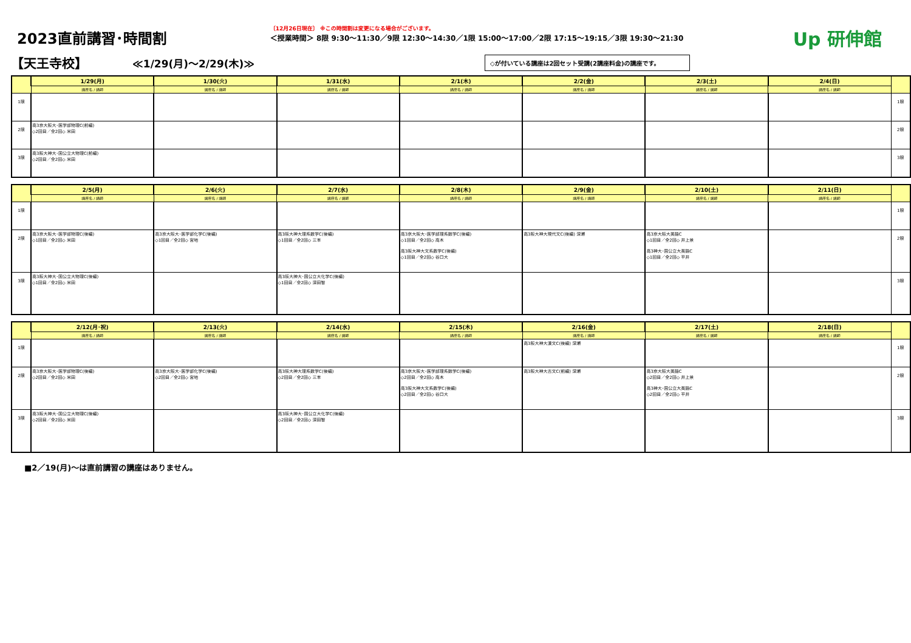2023直前講習･時間割
〔12月26日現在〕 ※この時間割は変更になる場合がございます。
＜授業時間＞ 8限 9:30〜11:30／9限 12:30〜14:30／1限 15:00〜17:00／2限 17:15〜19:15／3限 19:30〜21:30
Up 研伸館
【天王寺校】
≪1/29(月)〜2/29(木)≫
◇が付いている講座は2回セット受講(2講座料金)の講座です。
| | 1/29(月) | 1/30(火) | 1/31(水) | 2/1(木) | 2/2(金) | 2/3(土) | 2/4(日) | |
| --- | --- | --- | --- | --- | --- | --- | --- | --- |
| | 講座名 / 講師 | 講座名 / 講師 | 講座名 / 講師 | 講座名 / 講師 | 講座名 / 講師 | 講座名 / 講師 | 講座名 / 講師 | |
| 1限 | | | | | | | | 1限 |
| 2限 | 高3京大阪大･医学部物理C(前編) ◇2回目／全2回◇ 米田 | | | | | | | 2限 |
| 3限 | 高3阪大神大･国公立大物理C(前編) ◇2回目／全2回◇ 米田 | | | | | | | 3限 |
| | 2/5(月) | 2/6(火) | 2/7(水) | 2/8(木) | 2/9(金) | 2/10(土) | 2/11(日) | |
| --- | --- | --- | --- | --- | --- | --- | --- | --- |
| | 講座名 / 講師 | 講座名 / 講師 | 講座名 / 講師 | 講座名 / 講師 | 講座名 / 講師 | 講座名 / 講師 | 講座名 / 講師 | |
| 1限 | | | | | | | | 1限 |
| 2限 | 高3京大阪大･医学部物理C(後編) ◇1回目／全2回◇ 米田 | 高3京大阪大･医学部化学C(後編) ◇1回目／全2回◇ 宮地 | 高3阪大神大理系数学C(後編) ◇1回目／全2回◇ 三本 | 高3京大阪大･医学部理系数学C(後編) ◇1回目／全2回◇ 高木 高3阪大神大文系数学C(後編) ◇1回目／全2回◇ 谷口大 | 高3阪大神大現代文C(後編) 深瀬 | 高3京大阪大英語C ◇1回目／全2回◇ 井上景 高3神大･国公立大英語C ◇1回目／全2回◇ 平井 | | 2限 |
| 3限 | 高3阪大神大･国公立大物理C(後編) ◇1回目／全2回◇ 米田 | | 高3阪大神大･国公立大化学C(後編) ◇1回目／全2回◇ 深田智 | | | | | 3限 |
| | 2/12(月･祝) | 2/13(火) | 2/14(水) | 2/15(木) | 2/16(金) | 2/17(土) | 2/18(日) | |
| --- | --- | --- | --- | --- | --- | --- | --- | --- |
| | 講座名 / 講師 | 講座名 / 講師 | 講座名 / 講師 | 講座名 / 講師 | 講座名 / 講師 | 講座名 / 講師 | 講座名 / 講師 | |
| 1限 | | | | | 高3阪大神大漢文C(後編) 深瀬 | | | 1限 |
| 2限 | 高3京大阪大･医学部物理C(後編) ◇2回目／全2回◇ 米田 | 高3京大阪大･医学部化学C(後編) ◇2回目／全2回◇ 宮地 | 高3阪大神大理系数学C(後編) ◇2回目／全2回◇ 三本 | 高3京大阪大･医学部理系数学C(後編) ◇2回目／全2回◇ 高木 高3阪大神大文系数学C(後編) ◇2回目／全2回◇ 谷口大 | 高3阪大神大古文C(前編) 深瀬 | 高3京大阪大英語C ◇2回目／全2回◇ 井上景 高3神大･国公立大英語C ◇2回目／全2回◇ 平井 | | 2限 |
| 3限 | 高3阪大神大･国公立大物理C(後編) ◇2回目／全2回◇ 米田 | | 高3阪大神大･国公立大化学C(後編) ◇2回目／全2回◇ 深田智 | | | | | 3限 |
■2／19(月)〜は直前講習の講座はありません。